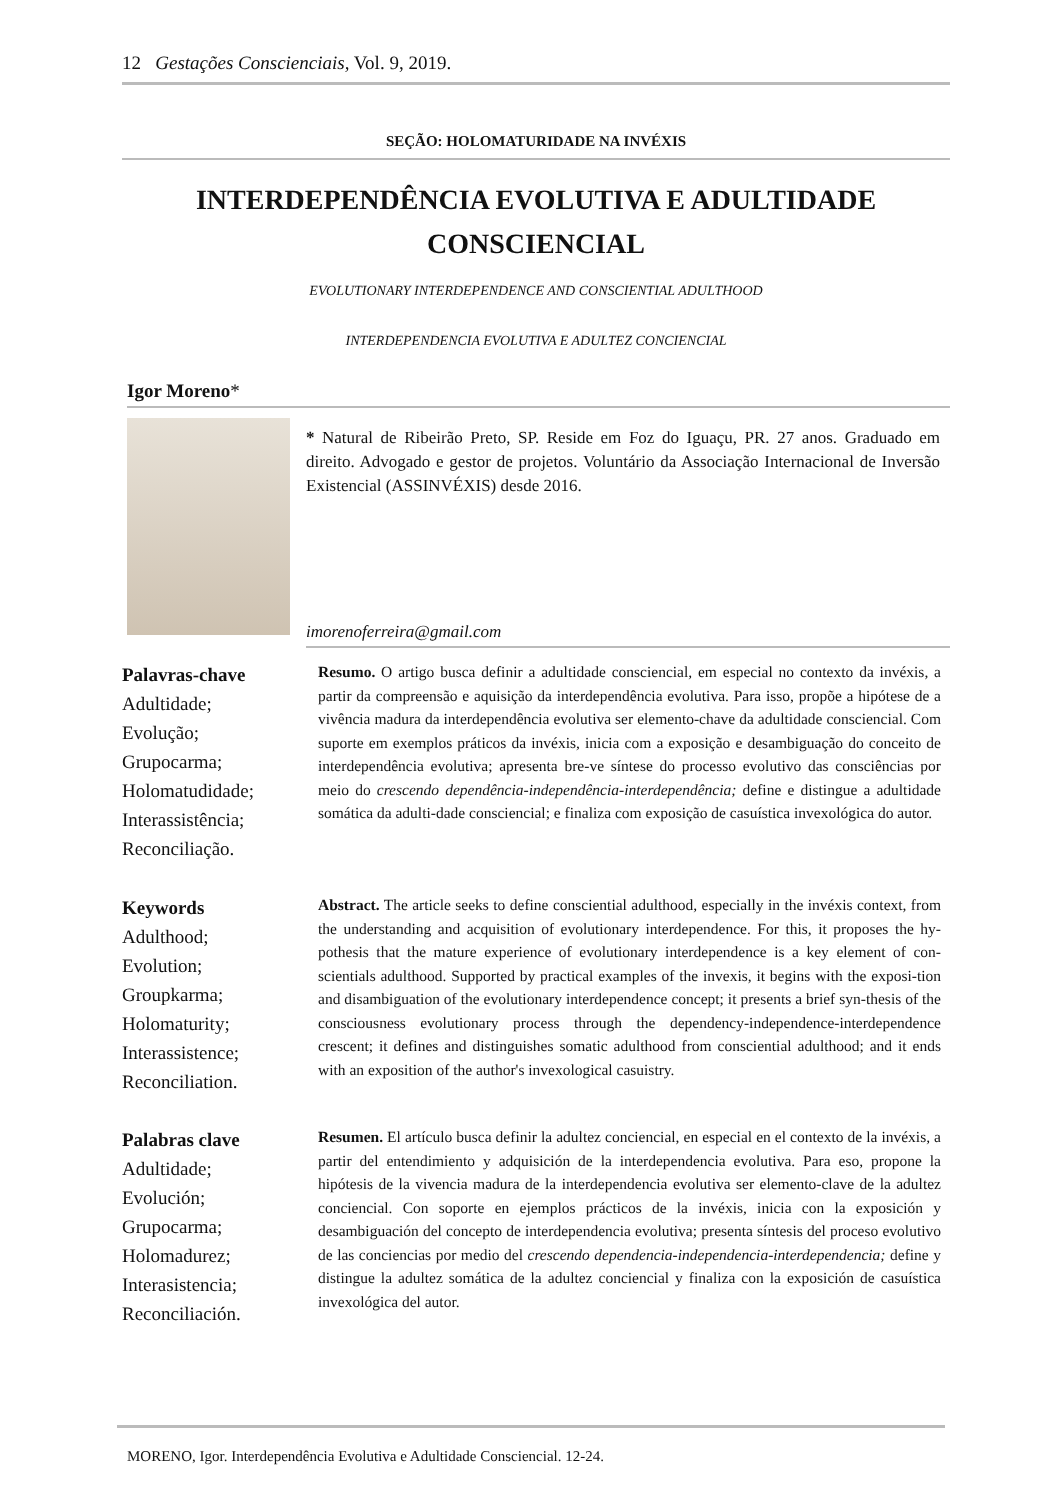12 Gestações Conscienciais, Vol. 9, 2019.
SEÇÃO: HOLOMATURIDADE NA INVÉXIS
INTERDEPENDÊNCIA EVOLUTIVA E ADULTIDADE
CONSCIENCIAL
EVOLUTIONARY INTERDEPENDENCE AND CONSCIENTIAL ADULTHOOD
INTERDEPENDENCIA EVOLUTIVA E ADULTEZ CONCIENCIAL
Igor Moreno*
* Natural de Ribeirão Preto, SP. Reside em Foz do Iguaçu, PR. 27 anos. Graduado em direito. Advogado e gestor de projetos. Voluntário da Associação Internacional de Inversão Existencial (ASSINVÉXIS) desde 2016.
imorenoferreira@gmail.com
Palavras-chave
Adultidade;
Evolução;
Grupocarma;
Holomatudidade;
Interassistência;
Reconciliação.
Resumo. O artigo busca definir a adultidade consciencial, em especial no contexto da invéxis, a partir da compreensão e aquisição da interdependência evolutiva. Para isso, propõe a hipótese de a vivência madura da interdependência evolutiva ser elemento-chave da adultidade consciencial. Com suporte em exemplos práticos da invéxis, inicia com a exposição e desambiguação do conceito de interdependência evolutiva; apresenta bre-ve síntese do processo evolutivo das consciências por meio do crescendo dependência-independência-interdependência; define e distingue a adultidade somática da adulti-dade consciencial; e finaliza com exposição de casuística invexológica do autor.
Keywords
Adulthood;
Evolution;
Groupkarma;
Holomaturity;
Interassistence;
Reconciliation.
Abstract. The article seeks to define consciential adulthood, especially in the invéxis context, from the understanding and acquisition of evolutionary interdependence. For this, it proposes the hy-pothesis that the mature experience of evolutionary interdependence is a key element of con-scientials adulthood. Supported by practical examples of the invexis, it begins with the exposi-tion and disambiguation of the evolutionary interdependence concept; it presents a brief syn-thesis of the consciousness evolutionary process through the dependency-independence-interdependence crescent; it defines and distinguishes somatic adulthood from consciential adulthood; and it ends with an exposition of the author's invexological casuistry.
Palabras clave
Adultidade;
Evolución;
Grupocarma;
Holomadurez;
Interasistencia;
Reconciliación.
Resumen. El artículo busca definir la adultez conciencial, en especial en el contexto de la invéxis, a partir del entendimiento y adquisición de la interdependencia evolutiva. Para eso, propone la hipótesis de la vivencia madura de la interdependencia evolutiva ser elemento-clave de la adultez conciencial. Con soporte en ejemplos prácticos de la invéxis, inicia con la exposición y desambiguación del concepto de interdependencia evolutiva; presenta síntesis del proceso evolutivo de las conciencias por medio del crescendo dependencia-independencia-interdependencia; define y distingue la adultez somática de la adultez conciencial y finaliza con la exposición de casuística invexológica del autor.
MORENO, Igor. Interdependência Evolutiva e Adultidade Consciencial. 12-24.